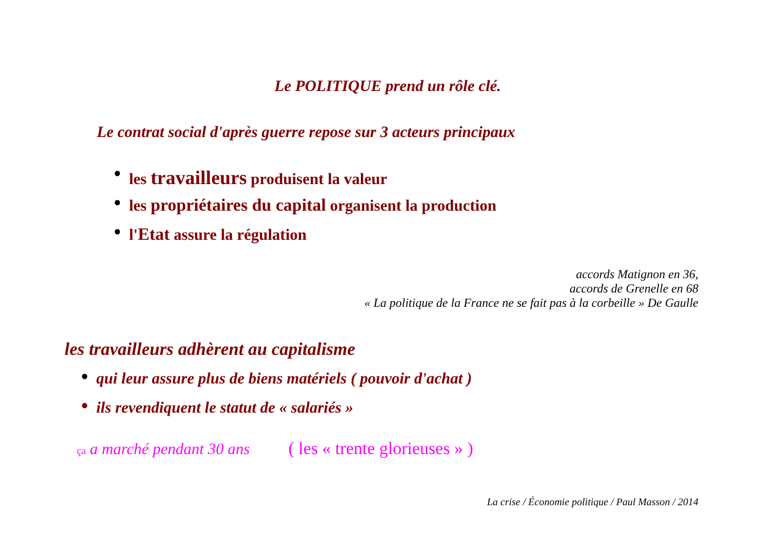Le POLITIQUE prend un rôle clé.
Le contrat social d'après guerre repose sur 3 acteurs principaux
● les travailleurs produisent la valeur
● les propriétaires du capital organisent la production
● l'Etat assure la régulation
accords Matignon en 36,
accords de Grenelle en 68
« La politique de la France ne se fait pas à la corbeille » De Gaulle
les travailleurs adhèrent au capitalisme
● qui leur assure plus de biens matériels ( pouvoir d'achat )
● ils revendiquent le statut de « salariés »
ça a marché pendant 30 ans ( les « trente glorieuses » )
La crise / Économie politique / Paul Masson / 2014